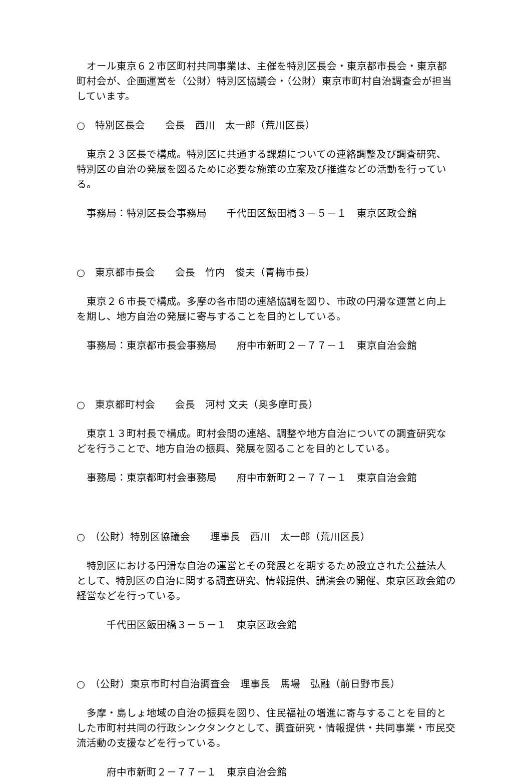オール東京６２市区町村共同事業は、主催を特別区長会・東京都市長会・東京都町村会が、企画運営を（公財）特別区協議会・（公財）東京市町村自治調査会が担当しています。
○　特別区長会　　会長　西川　太一郎（荒川区長）
　東京２３区長で構成。特別区に共通する課題についての連絡調整及び調査研究、特別区の自治の発展を図るために必要な施策の立案及び推進などの活動を行っている。
　事務局：特別区長会事務局　　千代田区飯田橋３－５－１　東京区政会館
○　東京都市長会　　会長　竹内　俊夫（青梅市長）
　東京２６市長で構成。多摩の各市間の連絡協調を図り、市政の円滑な運営と向上を期し、地方自治の発展に寄与することを目的としている。
　事務局：東京都市長会事務局　　府中市新町２－７７－１　東京自治会館
○　東京都町村会　　会長　河村 文夫（奥多摩町長）
　東京１３町村長で構成。町村会間の連絡、調整や地方自治についての調査研究などを行うことで、地方自治の振興、発展を図ることを目的としている。
　事務局：東京都町村会事務局　　府中市新町２－７７－１　東京自治会館
○　（公財）特別区協議会　　理事長　西川　太一郎（荒川区長）
　特別区における円滑な自治の運営とその発展とを期するため設立された公益法人として、特別区の自治に関する調査研究、情報提供、講演会の開催、東京区政会館の経営などを行っている。
　　　千代田区飯田橋３－５－１　東京区政会館
○　（公財）東京市町村自治調査会　理事長　馬場　弘融（前日野市長）
　多摩・島しょ地域の自治の振興を図り、住民福祉の増進に寄与することを目的とした市町村共同の行政シンクタンクとして、調査研究・情報提供・共同事業・市民交流活動の支援などを行っている。
　　　府中市新町２－７７－１　東京自治会館